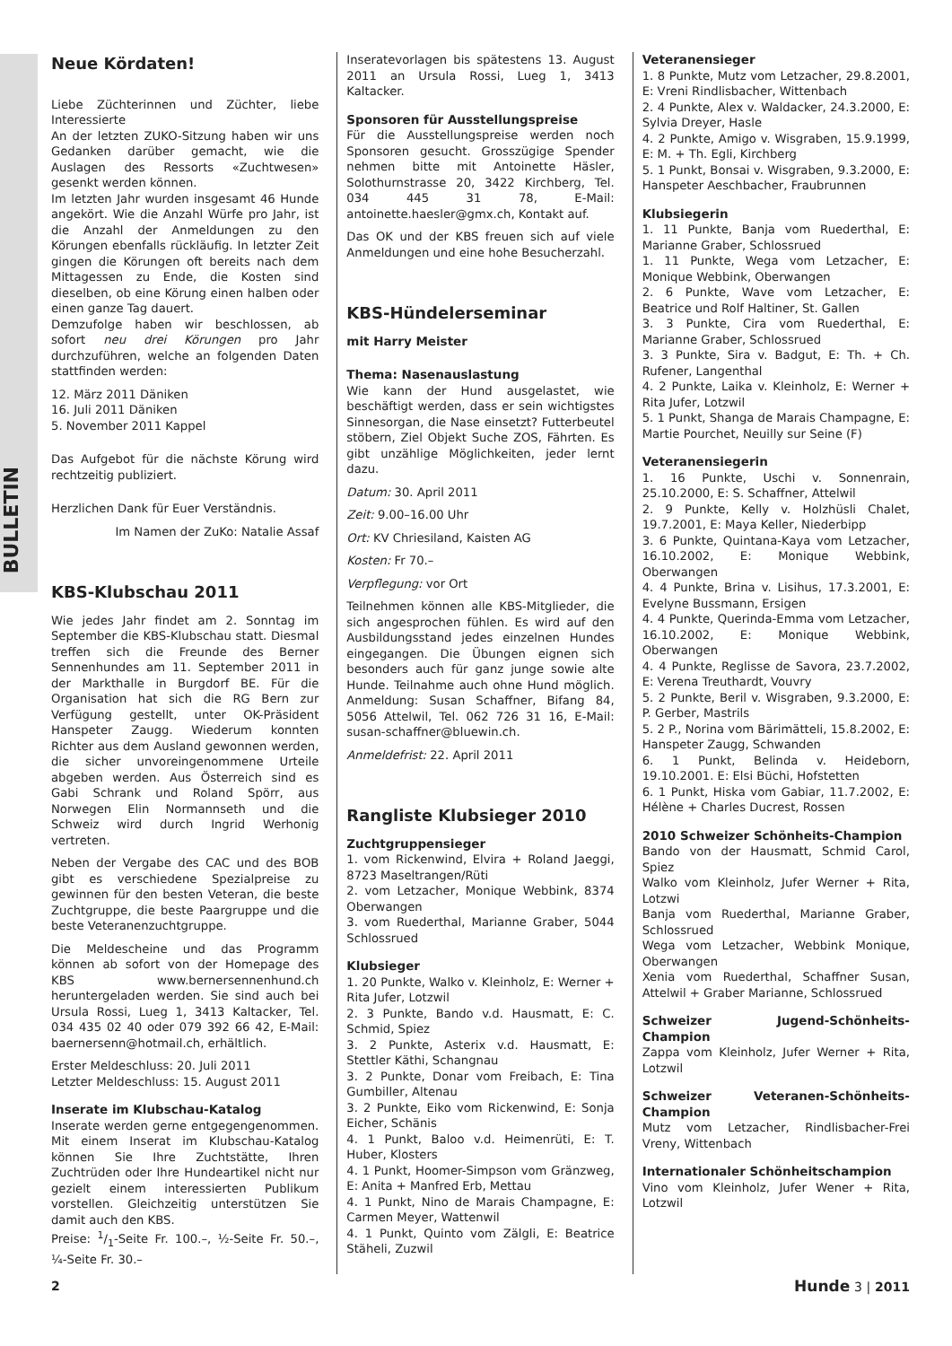BULLETIN
Neue Kördaten!
Liebe Züchterinnen und Züchter, liebe Interessierte
An der letzten ZUKO-Sitzung haben wir uns Gedanken darüber gemacht, wie die Auslagen des Ressorts «Zuchtwesen» gesenkt werden können.
Im letzten Jahr wurden insgesamt 46 Hunde angekört. Wie die Anzahl Würfe pro Jahr, ist die Anzahl der Anmeldungen zu den Körungen ebenfalls rückläufig. In letzter Zeit gingen die Körungen oft bereits nach dem Mittagessen zu Ende, die Kosten sind dieselben, ob eine Körung einen halben oder einen ganze Tag dauert.
Demzufolge haben wir beschlossen, ab sofort neu drei Körungen pro Jahr durchzuführen, welche an folgenden Daten stattfinden werden:
12. März 2011 Däniken
16. Juli 2011 Däniken
5. November 2011 Kappel
Das Aufgebot für die nächste Körung wird rechtzeitig publiziert.
Herzlichen Dank für Euer Verständnis.
Im Namen der ZuKo: Natalie Assaf
KBS-Klubschau 2011
Wie jedes Jahr findet am 2. Sonntag im September die KBS-Klubschau statt. Diesmal treffen sich die Freunde des Berner Sennenhundes am 11. September 2011 in der Markthalle in Burgdorf BE. Für die Organisation hat sich die RG Bern zur Verfügung gestellt, unter OK-Präsident Hanspeter Zaugg. Wiederum konnten Richter aus dem Ausland gewonnen werden, die sicher unvoreingenommene Urteile abgeben werden. Aus Österreich sind es Gabi Schrank und Roland Spörr, aus Norwegen Elin Normannseth und die Schweiz wird durch Ingrid Werhonig vertreten.
Neben der Vergabe des CAC und des BOB gibt es verschiedene Spezialpreise zu gewinnen für den besten Veteran, die beste Zuchtgruppe, die beste Paargruppe und die beste Veteranenzuchtgruppe.
Die Meldescheine und das Programm können ab sofort von der Homepage des KBS www.bernersennenhund.ch heruntergeladen werden. Sie sind auch bei Ursula Rossi, Lueg 1, 3413 Kaltacker, Tel. 034 435 02 40 oder 079 392 66 42, E-Mail: baernersenn@hotmail.ch, erhältlich.
Erster Meldeschluss: 20. Juli 2011
Letzter Meldeschluss: 15. August 2011
Inserate im Klubschau-Katalog
Inserate werden gerne entgegengenommen. Mit einem Inserat im Klubschau-Katalog können Sie Ihre Zuchtstätte, Ihren Zuchtrüden oder Ihre Hundeartikel nicht nur gezielt einem interessierten Publikum vorstellen. Gleichzeitig unterstützen Sie damit auch den KBS.
Preise: 1/1-Seite Fr. 100.–, ½-Seite Fr. 50.–, ¼-Seite Fr. 30.–
Inseratevorlagen bis spätestens 13. August 2011 an Ursula Rossi, Lueg 1, 3413 Kaltacker.
Sponsoren für Ausstellungspreise
Für die Ausstellungspreise werden noch Sponsoren gesucht. Grosszügige Spender nehmen bitte mit Antoinette Häsler, Solothurnstrasse 20, 3422 Kirchberg, Tel. 034 445 31 78, E-Mail: antoinette.haesler@gmx.ch, Kontakt auf.
Das OK und der KBS freuen sich auf viele Anmeldungen und eine hohe Besucherzahl.
KBS-Hündelerseminar
mit Harry Meister
Thema: Nasenauslastung
Wie kann der Hund ausgelastet, wie beschäftigt werden, dass er sein wichtigstes Sinnesorgan, die Nase einsetzt? Futterbeutel stöbern, Ziel Objekt Suche ZOS, Fährten. Es gibt unzählige Möglichkeiten, jeder lernt dazu.
Datum: 30. April 2011
Zeit: 9.00–16.00 Uhr
Ort: KV Chriesiland, Kaisten AG
Kosten: Fr 70.–
Verpflegung: vor Ort
Teilnehmen können alle KBS-Mitglieder, die sich angesprochen fühlen. Es wird auf den Ausbildungsstand jedes einzelnen Hundes eingegangen. Die Übungen eignen sich besonders auch für ganz junge sowie alte Hunde. Teilnahme auch ohne Hund möglich. Anmeldung: Susan Schaffner, Bifang 84, 5056 Attelwil, Tel. 062 726 31 16, E-Mail: susan-schaffner@bluewin.ch.
Anmeldefrist: 22. April 2011
Rangliste Klubsieger 2010
Zuchtgruppensieger
1. vom Rickenwind, Elvira + Roland Jaeggi, 8723 Maseltrangen/Rüti
2. vom Letzacher, Monique Webbink, 8374 Oberwangen
3. vom Ruederthal, Marianne Graber, 5044 Schlossrued
Klubsieger
1. 20 Punkte, Walko v. Kleinholz, E: Werner + Rita Jufer, Lotzwil
2. 3 Punkte, Bando v.d. Hausmatt, E: C. Schmid, Spiez
3. 2 Punkte, Asterix v.d. Hausmatt, E: Stettler Käthi, Schangnau
3. 2 Punkte, Donar vom Freibach, E: Tina Gumbiller, Altenau
3. 2 Punkte, Eiko vom Rickenwind, E: Sonja Eicher, Schänis
4. 1 Punkt, Baloo v.d. Heimenrüti, E: T. Huber, Klosters
4. 1 Punkt, Hoomer-Simpson vom Gränzweg, E: Anita + Manfred Erb, Mettau
4. 1 Punkt, Nino de Marais Champagne, E: Carmen Meyer, Wattenwil
4. 1 Punkt, Quinto vom Zälgli, E: Beatrice Stäheli, Zuzwil
Veteranensieger
1. 8 Punkte, Mutz vom Letzacher, 29.8.2001, E: Vreni Rindlisbacher, Wittenbach
2. 4 Punkte, Alex v. Waldacker, 24.3.2000, E: Sylvia Dreyer, Hasle
4. 2 Punkte, Amigo v. Wisgraben, 15.9.1999, E: M. + Th. Egli, Kirchberg
5. 1 Punkt, Bonsai v. Wisgraben, 9.3.2000, E: Hanspeter Aeschbacher, Fraubrunnen
Klubsiegerin
1. 11 Punkte, Banja vom Ruederthal, E: Marianne Graber, Schlossrued
1. 11 Punkte, Wega vom Letzacher, E: Monique Webbink, Oberwangen
2. 6 Punkte, Wave vom Letzacher, E: Beatrice und Rolf Haltiner, St. Gallen
3. 3 Punkte, Cira vom Ruederthal, E: Marianne Graber, Schlossrued
3. 3 Punkte, Sira v. Badgut, E: Th. + Ch. Rufener, Langenthal
4. 2 Punkte, Laika v. Kleinholz, E: Werner + Rita Jufer, Lotzwil
5. 1 Punkt, Shanga de Marais Champagne, E: Martie Pourchet, Neuilly sur Seine (F)
Veteranensiegerin
1. 16 Punkte, Uschi v. Sonnenrain, 25.10.2000, E: S. Schaffner, Attelwil
2. 9 Punkte, Kelly v. Holzhüsli Chalet, 19.7.2001, E: Maya Keller, Niederbipp
3. 6 Punkte, Quintana-Kaya vom Letzacher, 16.10.2002, E: Monique Webbink, Oberwangen
4. 4 Punkte, Brina v. Lisihus, 17.3.2001, E: Evelyne Bussmann, Ersigen
4. 4 Punkte, Querinda-Emma vom Letzacher, 16.10.2002, E: Monique Webbink, Oberwangen
4. 4 Punkte, Reglisse de Savora, 23.7.2002, E: Verena Treuthardt, Vouvry
5. 2 Punkte, Beril v. Wisgraben, 9.3.2000, E: P. Gerber, Mastrils
5. 2 P., Norina vom Bärimätteli, 15.8.2002, E: Hanspeter Zaugg, Schwanden
6. 1 Punkt, Belinda v. Heideborn, 19.10.2001. E: Elsi Büchi, Hofstetten
6. 1 Punkt, Hiska vom Gabiar, 11.7.2002, E: Hélène + Charles Ducrest, Rossen
2010 Schweizer Schönheits-Champion
Bando von der Hausmatt, Schmid Carol, Spiez
Walko vom Kleinholz, Jufer Werner + Rita, Lotzwi
Banja vom Ruederthal, Marianne Graber, Schlossrued
Wega vom Letzacher, Webbink Monique, Oberwangen
Xenia vom Ruederthal, Schaffner Susan, Attelwil + Graber Marianne, Schlossrued
Schweizer Jugend-Schönheits-Champion
Zappa vom Kleinholz, Jufer Werner + Rita, Lotzwil
Schweizer Veteranen-Schönheits-Champion
Mutz vom Letzacher, Rindlisbacher-Frei Vreny, Wittenbach
Internationaler Schönheitschampion
Vino vom Kleinholz, Jufer Wener + Rita, Lotzwil
2 Hunde 3 | 2011